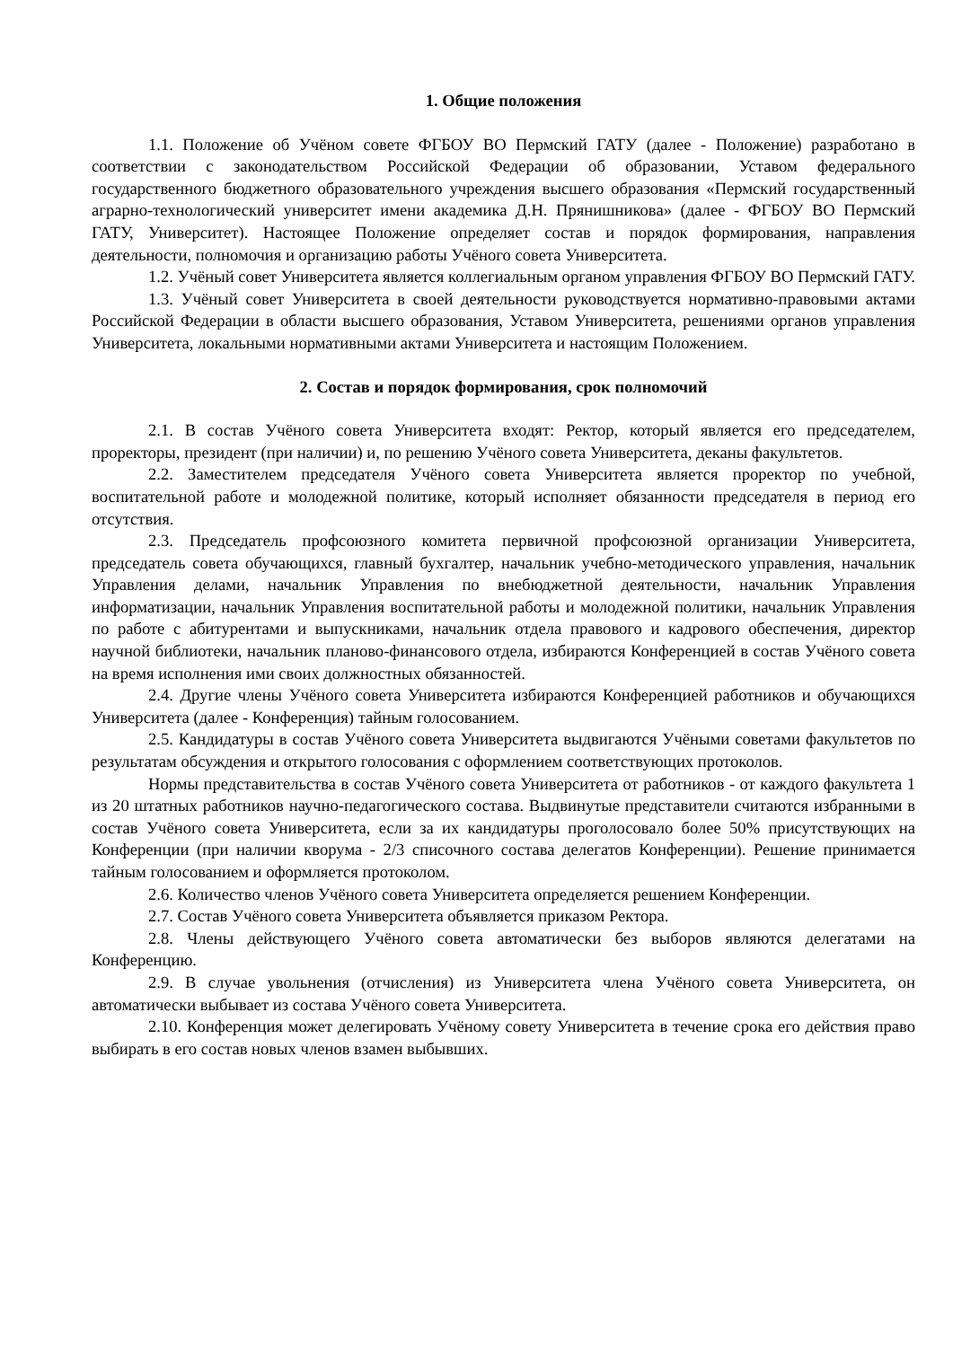1. Общие положения
1.1. Положение об Учёном совете ФГБОУ ВО Пермский ГАТУ (далее - Положение) разработано в соответствии с законодательством Российской Федерации об образовании, Уставом федерального государственного бюджетного образовательного учреждения высшего образования «Пермский государственный аграрно-технологический университет имени академика Д.Н. Прянишникова» (далее - ФГБОУ ВО Пермский ГАТУ, Университет). Настоящее Положение определяет состав и порядок формирования, направления деятельности, полномочия и организацию работы Учёного совета Университета.
1.2. Учёный совет Университета является коллегиальным органом управления ФГБОУ ВО Пермский ГАТУ.
1.3. Учёный совет Университета в своей деятельности руководствуется нормативно-правовыми актами Российской Федерации в области высшего образования, Уставом Университета, решениями органов управления Университета, локальными нормативными актами Университета и настоящим Положением.
2. Состав и порядок формирования, срок полномочий
2.1. В состав Учёного совета Университета входят: Ректор, который является его председателем, проректоры, президент (при наличии) и, по решению Учёного совета Университета, деканы факультетов.
2.2. Заместителем председателя Учёного совета Университета является проректор по учебной, воспитательной работе и молодежной политике, который исполняет обязанности председателя в период его отсутствия.
2.3. Председатель профсоюзного комитета первичной профсоюзной организации Университета, председатель совета обучающихся, главный бухгалтер, начальник учебно-методического управления, начальник Управления делами, начальник Управления по внебюджетной деятельности, начальник Управления информатизации, начальник Управления воспитательной работы и молодежной политики, начальник Управления по работе с абитурентами и выпускниками, начальник отдела правового и кадрового обеспечения, директор научной библиотеки, начальник планово-финансового отдела, избираются Конференцией в состав Учёного совета на время исполнения ими своих должностных обязанностей.
2.4. Другие члены Учёного совета Университета избираются Конференцией работников и обучающихся Университета (далее - Конференция) тайным голосованием.
2.5. Кандидатуры в состав Учёного совета Университета выдвигаются Учёными советами факультетов по результатам обсуждения и открытого голосования с оформлением соответствующих протоколов.
Нормы представительства в состав Учёного совета Университета от работников - от каждого факультета 1 из 20 штатных работников научно-педагогического состава. Выдвинутые представители считаются избранными в состав Учёного совета Университета, если за их кандидатуры проголосовало более 50% присутствующих на Конференции (при наличии кворума - 2/3 списочного состава делегатов Конференции). Решение принимается тайным голосованием и оформляется протоколом.
2.6. Количество членов Учёного совета Университета определяется решением Конференции.
2.7. Состав Учёного совета Университета объявляется приказом Ректора.
2.8. Члены действующего Учёного совета автоматически без выборов являются делегатами на Конференцию.
2.9. В случае увольнения (отчисления) из Университета члена Учёного совета Университета, он автоматически выбывает из состава Учёного совета Университета.
2.10. Конференция может делегировать Учёному совету Университета в течение срока его действия право выбирать в его состав новых членов взамен выбывших.